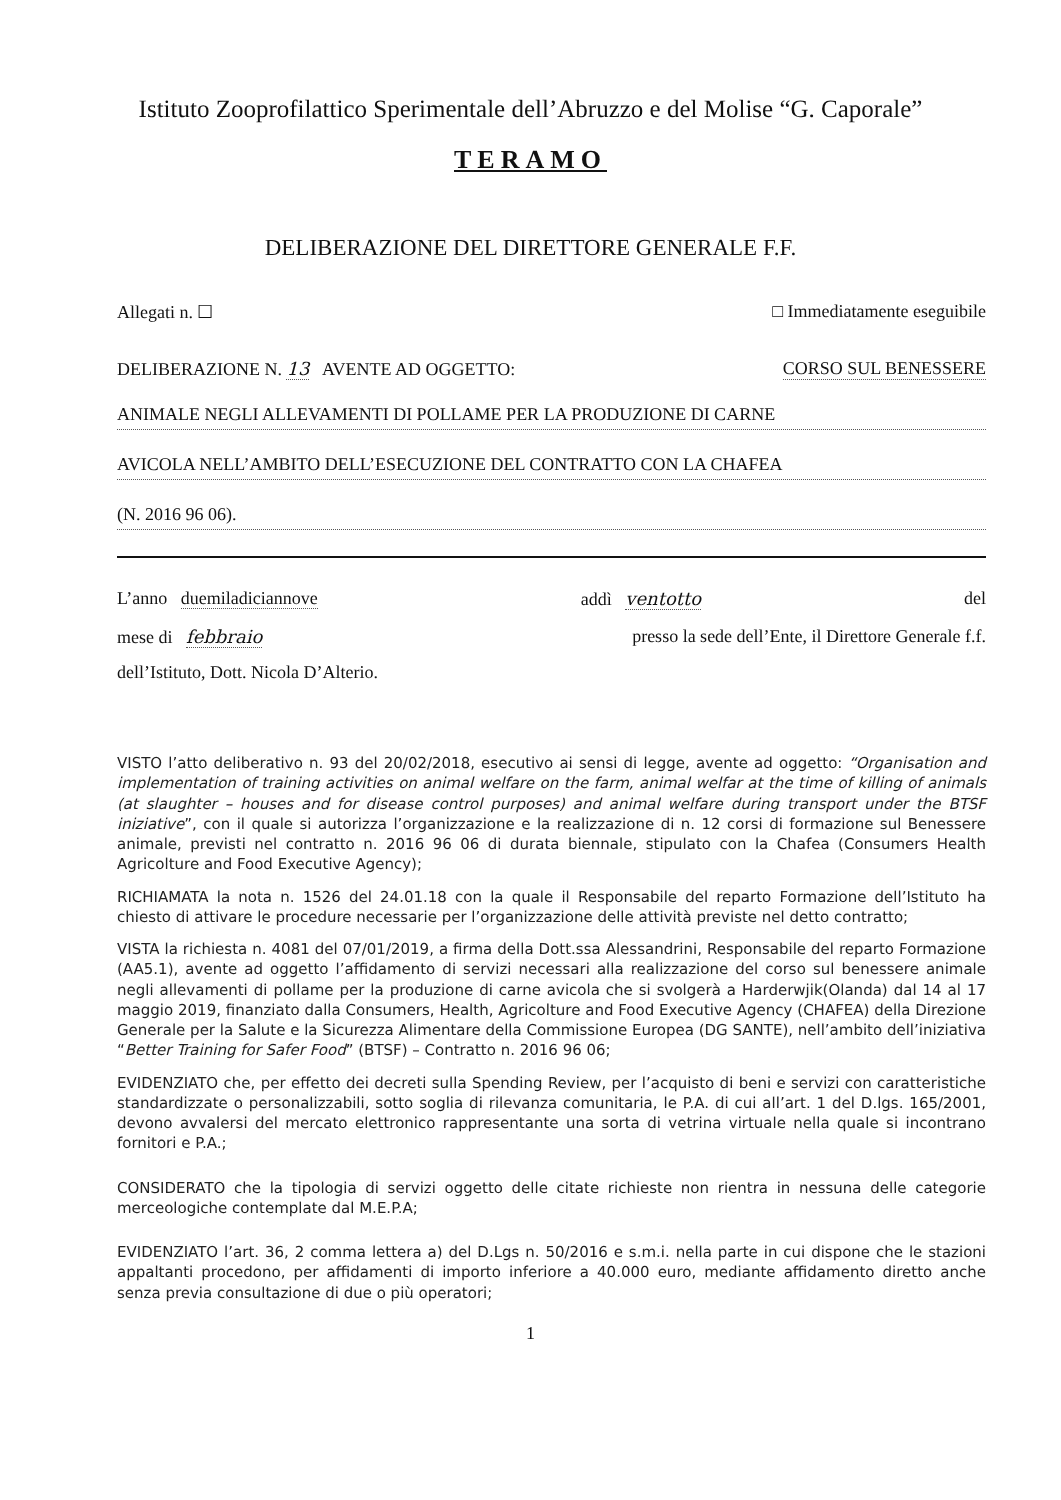Istituto Zooprofilattico Sperimentale dell’Abruzzo e del Molise “G. Caporale”
TERAMO
DELIBERAZIONE DEL DIRETTORE GENERALE F.F.
Allegati n. ☐ □ Immediatamente eseguibile
DELIBERAZIONE N. 13 AVENTE AD OGGETTO: CORSO SUL BENESSERE
ANIMALE NEGLI ALLEVAMENTI DI POLLAME PER LA PRODUZIONE DI CARNE
AVICOLA NELL’AMBITO DELL’ESECUZIONE DEL CONTRATTO CON LA CHAFEA
(N. 2016 96 06).
L’anno duemiladiciannove addì ventotto del
mese di febbraio presso la sede dell’Ente, il Direttore Generale f.f.
dell’Istituto, Dott. Nicola D’Alterio.
VISTO l’atto deliberativo n. 93 del 20/02/2018, esecutivo ai sensi di legge, avente ad oggetto: “Organisation and implementation of training activities on animal welfare on the farm, animal welfar at the time of killing of animals (at slaughter – houses and for disease control purposes) and animal welfare during transport under the BTSF iniziative”, con il quale si autorizza l’organizzazione e la realizzazione di n. 12 corsi di formazione sul Benessere animale, previsti nel contratto n. 2016 96 06 di durata biennale, stipulato con la Chafea (Consumers Health Agricolture and Food Executive Agency);
RICHIAMATA la nota n. 1526 del 24.01.18 con la quale il Responsabile del reparto Formazione dell’Istituto ha chiesto di attivare le procedure necessarie per l’organizzazione delle attività previste nel detto contratto;
VISTA la richiesta n. 4081 del 07/01/2019, a firma della Dott.ssa Alessandrini, Responsabile del reparto Formazione (AA5.1), avente ad oggetto l’affidamento di servizi necessari alla realizzazione del corso sul benessere animale negli allevamenti di pollame per la produzione di carne avicola che si svolgerà a Harderwjik(Olanda) dal 14 al 17 maggio 2019, finanziato dalla Consumers, Health, Agricolture and Food Executive Agency (CHAFEA) della Direzione Generale per la Salute e la Sicurezza Alimentare della Commissione Europea (DG SANTE), nell’ambito dell’iniziativa “Better Training for Safer Food” (BTSF) – Contratto n. 2016 96 06;
EVIDENZIATO che, per effetto dei decreti sulla Spending Review, per l’acquisto di beni e servizi con caratteristiche standardizzate o personalizzabili, sotto soglia di rilevanza comunitaria, le P.A. di cui all’art. 1 del D.lgs. 165/2001, devono avvalersi del mercato elettronico rappresentante una sorta di vetrina virtuale nella quale si incontrano fornitori e P.A.;
CONSIDERATO che la tipologia di servizi oggetto delle citate richieste non rientra in nessuna delle categorie merceologiche contemplate dal M.E.P.A;
EVIDENZIATO l’art. 36, 2 comma lettera a) del D.Lgs n. 50/2016 e s.m.i. nella parte in cui dispone che le stazioni appaltanti procedono, per affidamenti di importo inferiore a 40.000 euro, mediante affidamento diretto anche senza previa consultazione di due o più operatori;
1